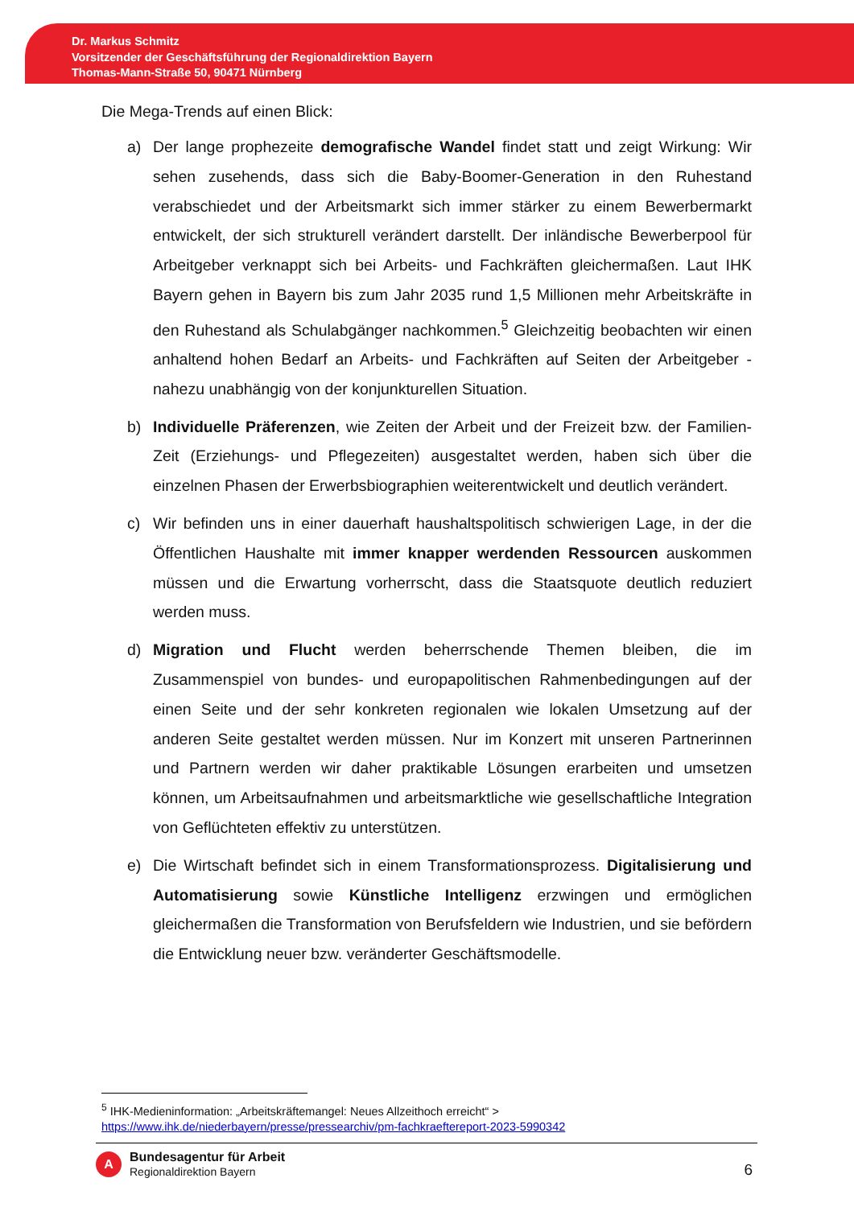Dr. Markus Schmitz
Vorsitzender der Geschäftsführung der Regionaldirektion Bayern
Thomas-Mann-Straße 50, 90471 Nürnberg
Die Mega-Trends auf einen Blick:
a) Der lange prophezeite demografische Wandel findet statt und zeigt Wirkung: Wir sehen zusehends, dass sich die Baby-Boomer-Generation in den Ruhestand verabschiedet und der Arbeitsmarkt sich immer stärker zu einem Bewerbermarkt entwickelt, der sich strukturell verändert darstellt. Der inländische Bewerberpool für Arbeitgeber verknappt sich bei Arbeits- und Fachkräften gleichermaßen. Laut IHK Bayern gehen in Bayern bis zum Jahr 2035 rund 1,5 Millionen mehr Arbeitskräfte in den Ruhestand als Schulabgänger nachkommen.<sup>5</sup> Gleichzeitig beobachten wir einen anhaltend hohen Bedarf an Arbeits- und Fachkräften auf Seiten der Arbeitgeber - nahezu unabhängig von der konjunkturellen Situation.
b) Individuelle Präferenzen, wie Zeiten der Arbeit und der Freizeit bzw. der Familien-Zeit (Erziehungs- und Pflegezeiten) ausgestaltet werden, haben sich über die einzelnen Phasen der Erwerbsbiographien weiterentwickelt und deutlich verändert.
c) Wir befinden uns in einer dauerhaft haushaltspolitisch schwierigen Lage, in der die Öffentlichen Haushalte mit immer knapper werdenden Ressourcen auskommen müssen und die Erwartung vorherrscht, dass die Staatsquote deutlich reduziert werden muss.
d) Migration und Flucht werden beherrschende Themen bleiben, die im Zusammenspiel von bundes- und europapolitischen Rahmenbedingungen auf der einen Seite und der sehr konkreten regionalen wie lokalen Umsetzung auf der anderen Seite gestaltet werden müssen. Nur im Konzert mit unseren Partnerinnen und Partnern werden wir daher praktikable Lösungen erarbeiten und umsetzen können, um Arbeitsaufnahmen und arbeitsmarktliche wie gesellschaftliche Integration von Geflüchteten effektiv zu unterstützen.
e) Die Wirtschaft befindet sich in einem Transformationsprozess. Digitalisierung und Automatisierung sowie Künstliche Intelligenz erzwingen und ermöglichen gleichermaßen die Transformation von Berufsfeldern wie Industrien, und sie befördern die Entwicklung neuer bzw. veränderter Geschäftsmodelle.
<sup>5</sup> IHK-Medieninformation: „Arbeitskräftemangel: Neues Allzeithoch erreicht“ > https://www.ihk.de/niederbayern/presse/pressearchiv/pm-fachkraeftereport-2023-5990342
A
Bundesagentur für Arbeit
Regionaldirektion Bayern
6